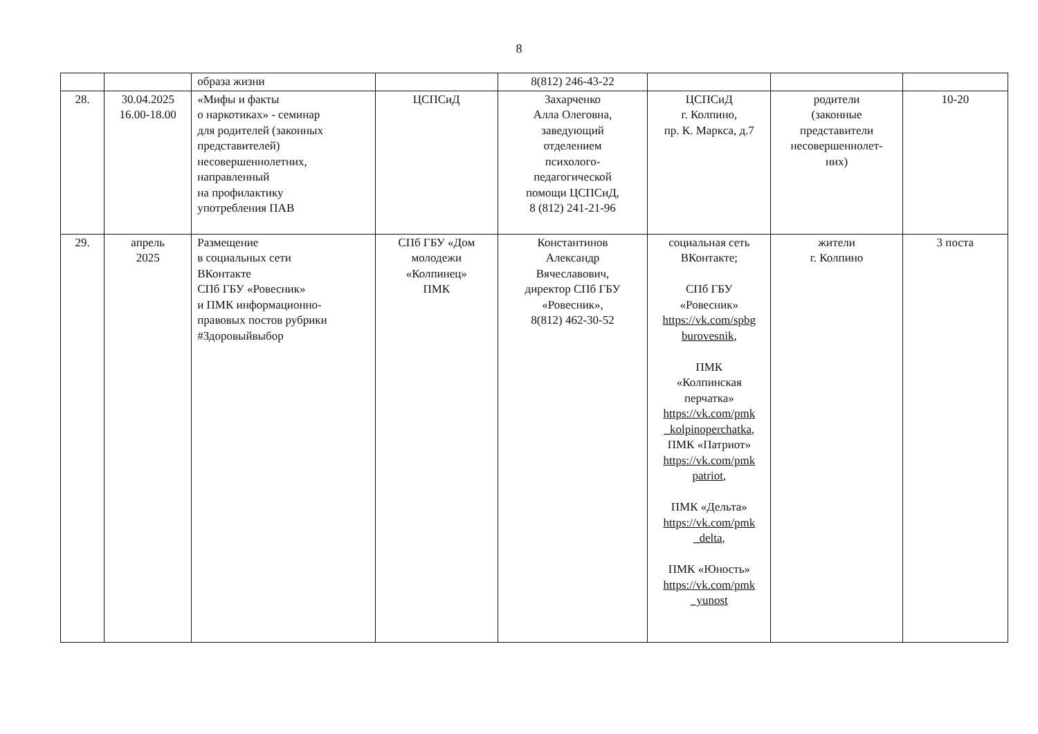8
| | | образа жизни | | 8(812) 246-43-22 | | | |
| 28. | 30.04.2025 16.00-18.00 | «Мифы и факты о наркотиках» - семинар для родителей (законных представителей) несовершеннолетних, направленный на профилактику употребления ПАВ | ЦСПСиД | Захарченко Алла Олеговна, заведующий отделением психолого- педагогической помощи ЦСПСиД, 8 (812) 241-21-96 | ЦСПСиД г. Колпино, пр. К. Маркса, д.7 | родители (законные представители несовершеннолет- них) | 10-20 |
| 29. | апрель 2025 | Размещение в социальных сети ВКонтакте СПб ГБУ «Ровесник» и ПМК информационно- правовых постов рубрики #Здоровыйвыбор | СПб ГБУ «Дом молодежи «Колпинец» ПМК | Константинов Александр Вячеславович, директор СПб ГБУ «Ровесник», 8(812) 462-30-52 | социальная сеть ВКонтакте; СПб ГБУ «Ровесник» https://vk.com/spbg burovesnik , ПМК «Колпинская перчатка» https://vk.com/pmk _kolpinoperchatka , ПМК «Патриот» https://vk.com/pmk patriot , ПМК «Дельта» https://vk.com/pmk _delta , ПМК «Юность» https://vk.com/pmk _yunost | жители г. Колпино | 3 поста |